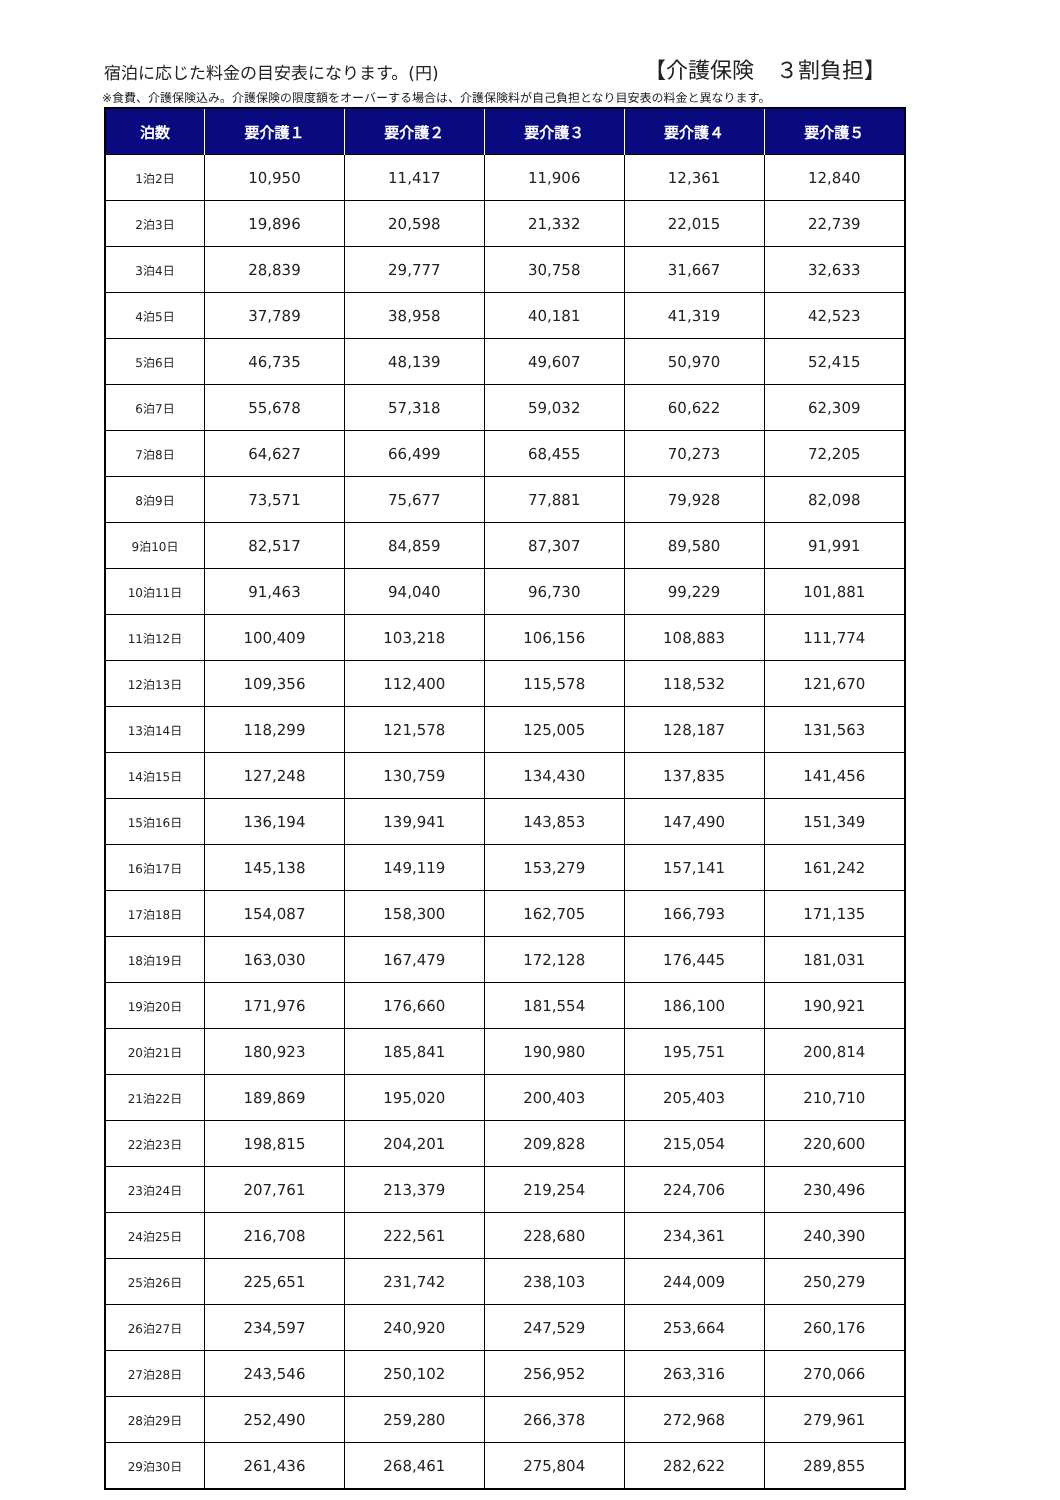宿泊に応じた料金の目安表になります。(円) 【介護保険　３割負担】
※食費、介護保険込み。介護保険の限度額をオーバーする場合は、介護保険料が自己負担となり目安表の料金と異なります。
| 泊数 | 要介護１ | 要介護２ | 要介護３ | 要介護４ | 要介護５ |
| --- | --- | --- | --- | --- | --- |
| 1泊2日 | 10,950 | 11,417 | 11,906 | 12,361 | 12,840 |
| 2泊3日 | 19,896 | 20,598 | 21,332 | 22,015 | 22,739 |
| 3泊4日 | 28,839 | 29,777 | 30,758 | 31,667 | 32,633 |
| 4泊5日 | 37,789 | 38,958 | 40,181 | 41,319 | 42,523 |
| 5泊6日 | 46,735 | 48,139 | 49,607 | 50,970 | 52,415 |
| 6泊7日 | 55,678 | 57,318 | 59,032 | 60,622 | 62,309 |
| 7泊8日 | 64,627 | 66,499 | 68,455 | 70,273 | 72,205 |
| 8泊9日 | 73,571 | 75,677 | 77,881 | 79,928 | 82,098 |
| 9泊10日 | 82,517 | 84,859 | 87,307 | 89,580 | 91,991 |
| 10泊11日 | 91,463 | 94,040 | 96,730 | 99,229 | 101,881 |
| 11泊12日 | 100,409 | 103,218 | 106,156 | 108,883 | 111,774 |
| 12泊13日 | 109,356 | 112,400 | 115,578 | 118,532 | 121,670 |
| 13泊14日 | 118,299 | 121,578 | 125,005 | 128,187 | 131,563 |
| 14泊15日 | 127,248 | 130,759 | 134,430 | 137,835 | 141,456 |
| 15泊16日 | 136,194 | 139,941 | 143,853 | 147,490 | 151,349 |
| 16泊17日 | 145,138 | 149,119 | 153,279 | 157,141 | 161,242 |
| 17泊18日 | 154,087 | 158,300 | 162,705 | 166,793 | 171,135 |
| 18泊19日 | 163,030 | 167,479 | 172,128 | 176,445 | 181,031 |
| 19泊20日 | 171,976 | 176,660 | 181,554 | 186,100 | 190,921 |
| 20泊21日 | 180,923 | 185,841 | 190,980 | 195,751 | 200,814 |
| 21泊22日 | 189,869 | 195,020 | 200,403 | 205,403 | 210,710 |
| 22泊23日 | 198,815 | 204,201 | 209,828 | 215,054 | 220,600 |
| 23泊24日 | 207,761 | 213,379 | 219,254 | 224,706 | 230,496 |
| 24泊25日 | 216,708 | 222,561 | 228,680 | 234,361 | 240,390 |
| 25泊26日 | 225,651 | 231,742 | 238,103 | 244,009 | 250,279 |
| 26泊27日 | 234,597 | 240,920 | 247,529 | 253,664 | 260,176 |
| 27泊28日 | 243,546 | 250,102 | 256,952 | 263,316 | 270,066 |
| 28泊29日 | 252,490 | 259,280 | 266,378 | 272,968 | 279,961 |
| 29泊30日 | 261,436 | 268,461 | 275,804 | 282,622 | 289,855 |